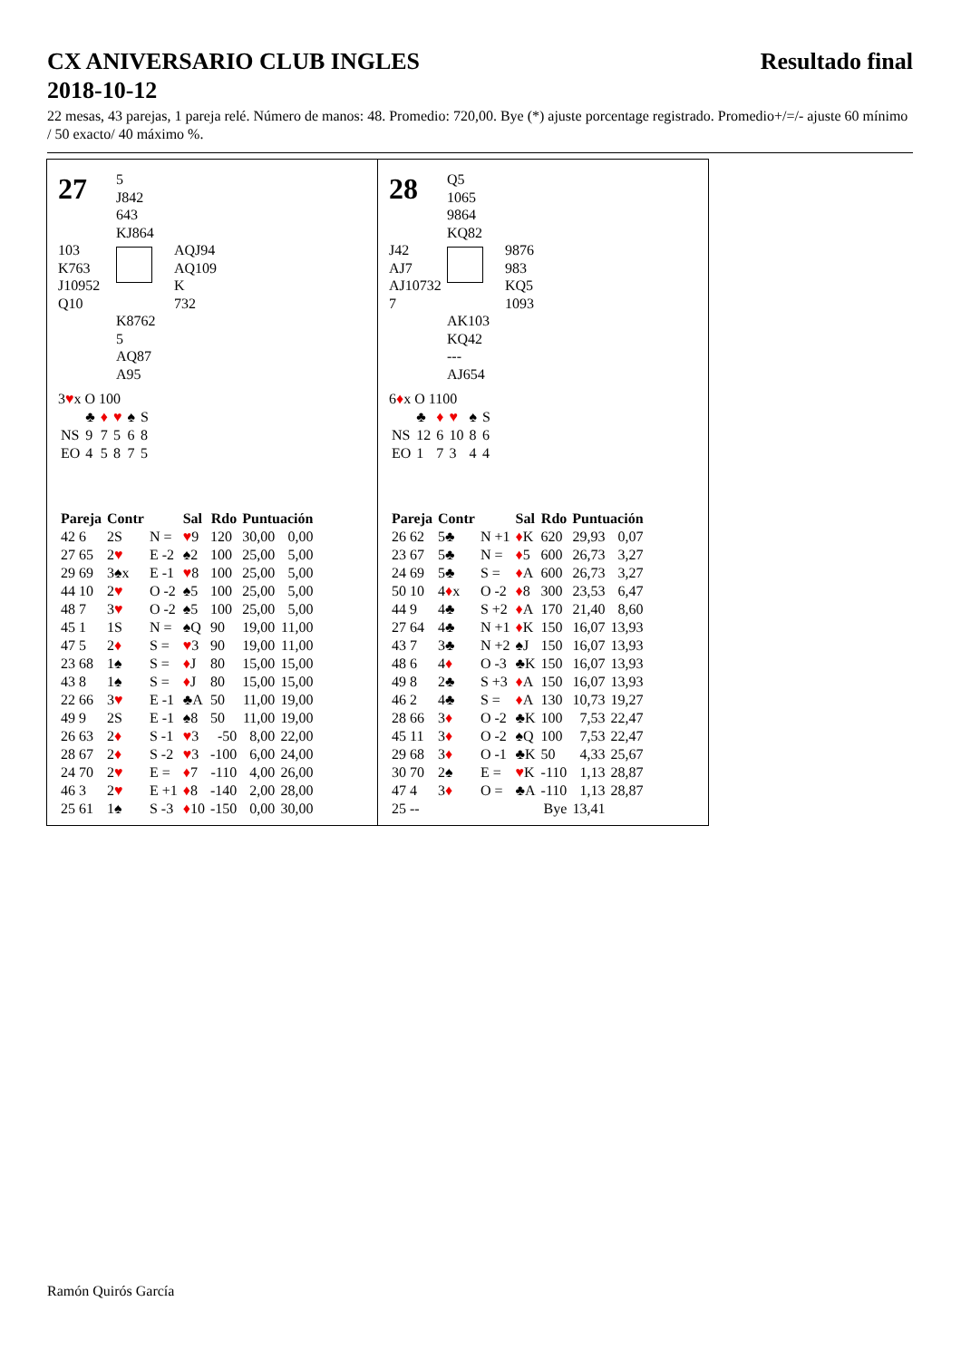CX ANIVERSARIO CLUB INGLES
2018-10-12 Resultado final
22 mesas, 43 parejas, 1 pareja relé. Número de manos: 48. Promedio: 720,00. Bye (*) ajuste porcentage registrado. Promedio+/=/- ajuste 60 mínimo / 50 exacto/ 40 máximo %.
27
5
J842
643
KJ864
103
K763
J10952
Q10
AQJ94
AQ109
K
732
K8762
5
AQ87
A95
3♥x O 100
| | ♣ | ♦ | ♥ | ♠ | S |
| NS | 9 | 7 | 5 | 6 | 8 |
| EO | 4 | 5 | 8 | 7 | 5 |
| Pareja | Contr | | Sal | Rdo | Puntuación | |
| --- | --- | --- | --- | --- | --- | --- |
| 42 6 | 2S | N = | ♥ 9 | 120 | 30,00 | 0,00 |
| 27 65 | 2 ♥ | E -2 | ♠2 | 100 | 25,00 | 5,00 |
| 29 69 | 3♠x | E -1 | ♥ 8 | 100 | 25,00 | 5,00 |
| 44 10 | 2 ♥ | O -2 | ♠5 | 100 | 25,00 | 5,00 |
| 48 7 | 3 ♥ | O -2 | ♠5 | 100 | 25,00 | 5,00 |
| 45 1 | 1S | N = | ♠Q | 90 | 19,00 | 11,00 |
| 47 5 | 2 ♦ | S = | ♥ 3 | 90 | 19,00 | 11,00 |
| 23 68 | 1♠ | S = | ♦ J | 80 | 15,00 | 15,00 |
| 43 8 | 1♠ | S = | ♦ J | 80 | 15,00 | 15,00 |
| 22 66 | 3 ♥ | E -1 | ♣A | 50 | 11,00 | 19,00 |
| 49 9 | 2S | E -1 | ♠8 | 50 | 11,00 | 19,00 |
| 26 63 | 2 ♦ | S -1 | ♥ 3 | -50 | 8,00 | 22,00 |
| 28 67 | 2 ♦ | S -2 | ♥ 3 | -100 | 6,00 | 24,00 |
| 24 70 | 2 ♥ | E = | ♦ 7 | -110 | 4,00 | 26,00 |
| 46 3 | 2 ♥ | E +1 | ♦ 8 | -140 | 2,00 | 28,00 |
| 25 61 | 1♠ | S -3 | ♦ 10 | -150 | 0,00 | 30,00 |
28
Q5
1065
9864
KQ82
J42
AJ7
AJ10732
7
9876
983
KQ5
1093
AK103
KQ42
---
AJ654
6♦x O 1100
| | ♣ | ♦ | ♥ | ♠ | S |
| NS | 12 | 6 | 10 | 8 | 6 |
| EO | 1 | 7 | 3 | 4 | 4 |
| Pareja | Contr | | Sal | Rdo | Puntuación | |
| --- | --- | --- | --- | --- | --- | --- |
| 26 62 | 5♣ | N +1 | ♦ K | 620 | 29,93 | 0,07 |
| 23 67 | 5♣ | N = | ♦ 5 | 600 | 26,73 | 3,27 |
| 24 69 | 5♣ | S = | ♦ A | 600 | 26,73 | 3,27 |
| 50 10 | 4 ♦ x | O -2 | ♦ 8 | 300 | 23,53 | 6,47 |
| 44 9 | 4♣ | S +2 | ♦ A | 170 | 21,40 | 8,60 |
| 27 64 | 4♣ | N +1 | ♦ K | 150 | 16,07 | 13,93 |
| 43 7 | 3♣ | N +2 | ♠J | 150 | 16,07 | 13,93 |
| 48 6 | 4 ♦ | O -3 | ♣K | 150 | 16,07 | 13,93 |
| 49 8 | 2♣ | S +3 | ♦ A | 150 | 16,07 | 13,93 |
| 46 2 | 4♣ | S = | ♦ A | 130 | 10,73 | 19,27 |
| 28 66 | 3 ♦ | O -2 | ♣K | 100 | 7,53 | 22,47 |
| 45 11 | 3 ♦ | O -2 | ♠Q | 100 | 7,53 | 22,47 |
| 29 68 | 3 ♦ | O -1 | ♣K | 50 | 4,33 | 25,67 |
| 30 70 | 2♠ | E = | ♥ K | -110 | 1,13 | 28,87 |
| 47 4 | 3 ♦ | O = | ♣A | -110 | 1,13 | 28,87 |
| 25 -- | | | | Bye | 13,41 | |
Ramón Quirós García